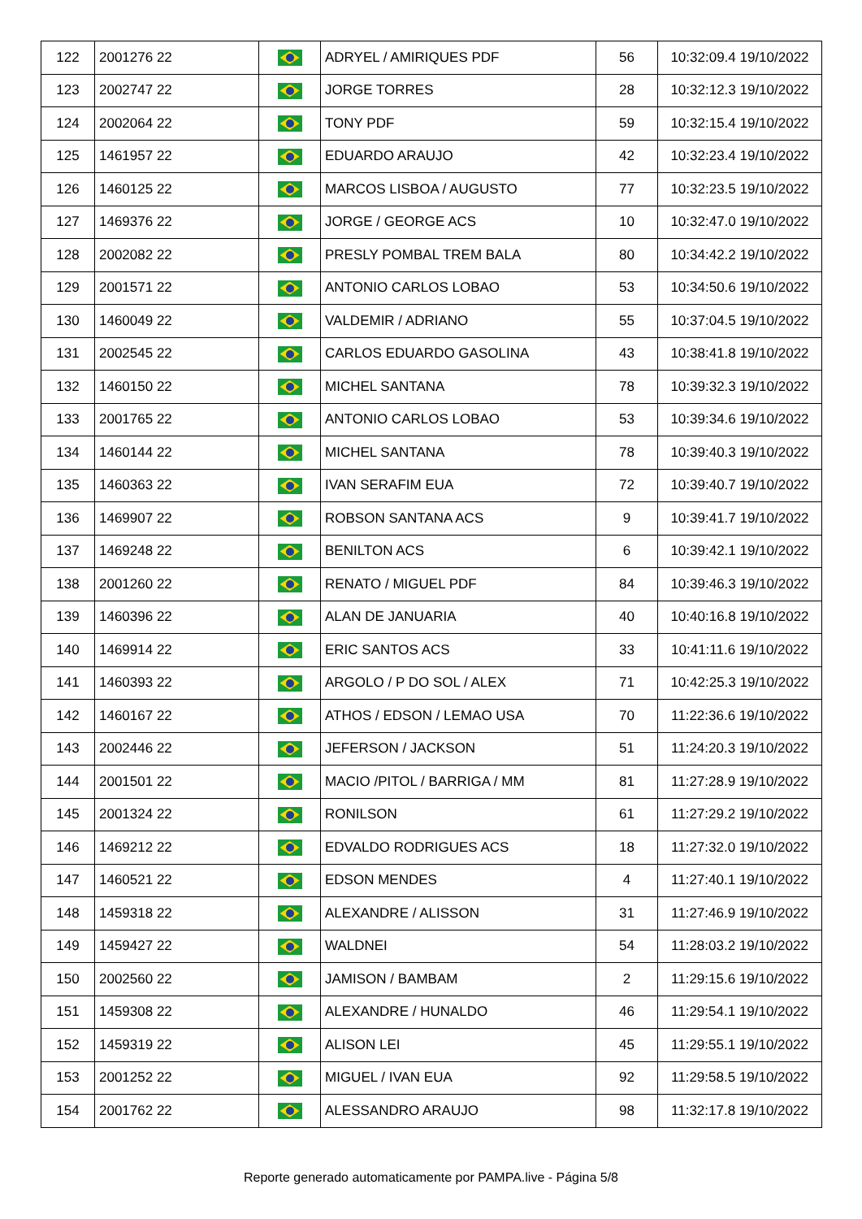| 122 | 2001276 22 | | ADRYEL / AMIRIQUES PDF | 56 | 10:32:09.4 19/10/2022 |
| 123 | 2002747 22 | | JORGE TORRES | 28 | 10:32:12.3 19/10/2022 |
| 124 | 2002064 22 | | TONY PDF | 59 | 10:32:15.4 19/10/2022 |
| 125 | 1461957 22 | | EDUARDO ARAUJO | 42 | 10:32:23.4 19/10/2022 |
| 126 | 1460125 22 | | MARCOS LISBOA / AUGUSTO | 77 | 10:32:23.5 19/10/2022 |
| 127 | 1469376 22 | | JORGE / GEORGE ACS | 10 | 10:32:47.0 19/10/2022 |
| 128 | 2002082 22 | | PRESLY POMBAL TREM BALA | 80 | 10:34:42.2 19/10/2022 |
| 129 | 2001571 22 | | ANTONIO CARLOS LOBAO | 53 | 10:34:50.6 19/10/2022 |
| 130 | 1460049 22 | | VALDEMIR / ADRIANO | 55 | 10:37:04.5 19/10/2022 |
| 131 | 2002545 22 | | CARLOS EDUARDO GASOLINA | 43 | 10:38:41.8 19/10/2022 |
| 132 | 1460150 22 | | MICHEL SANTANA | 78 | 10:39:32.3 19/10/2022 |
| 133 | 2001765 22 | | ANTONIO CARLOS LOBAO | 53 | 10:39:34.6 19/10/2022 |
| 134 | 1460144 22 | | MICHEL SANTANA | 78 | 10:39:40.3 19/10/2022 |
| 135 | 1460363 22 | | IVAN SERAFIM EUA | 72 | 10:39:40.7 19/10/2022 |
| 136 | 1469907 22 | | ROBSON SANTANA ACS | 9 | 10:39:41.7 19/10/2022 |
| 137 | 1469248 22 | | BENILTON ACS | 6 | 10:39:42.1 19/10/2022 |
| 138 | 2001260 22 | | RENATO / MIGUEL PDF | 84 | 10:39:46.3 19/10/2022 |
| 139 | 1460396 22 | | ALAN DE JANUARIA | 40 | 10:40:16.8 19/10/2022 |
| 140 | 1469914 22 | | ERIC SANTOS ACS | 33 | 10:41:11.6 19/10/2022 |
| 141 | 1460393 22 | | ARGOLO / P DO SOL / ALEX | 71 | 10:42:25.3 19/10/2022 |
| 142 | 1460167 22 | | ATHOS / EDSON / LEMAO USA | 70 | 11:22:36.6 19/10/2022 |
| 143 | 2002446 22 | | JEFERSON / JACKSON | 51 | 11:24:20.3 19/10/2022 |
| 144 | 2001501 22 | | MACIO /PITOL / BARRIGA / MM | 81 | 11:27:28.9 19/10/2022 |
| 145 | 2001324 22 | | RONILSON | 61 | 11:27:29.2 19/10/2022 |
| 146 | 1469212 22 | | EDVALDO RODRIGUES ACS | 18 | 11:27:32.0 19/10/2022 |
| 147 | 1460521 22 | | EDSON MENDES | 4 | 11:27:40.1 19/10/2022 |
| 148 | 1459318 22 | | ALEXANDRE / ALISSON | 31 | 11:27:46.9 19/10/2022 |
| 149 | 1459427 22 | | WALDNEI | 54 | 11:28:03.2 19/10/2022 |
| 150 | 2002560 22 | | JAMISON / BAMBAM | 2 | 11:29:15.6 19/10/2022 |
| 151 | 1459308 22 | | ALEXANDRE / HUNALDO | 46 | 11:29:54.1 19/10/2022 |
| 152 | 1459319 22 | | ALISON LEI | 45 | 11:29:55.1 19/10/2022 |
| 153 | 2001252 22 | | MIGUEL / IVAN EUA | 92 | 11:29:58.5 19/10/2022 |
| 154 | 2001762 22 | | ALESSANDRO ARAUJO | 98 | 11:32:17.8 19/10/2022 |
Reporte generado automaticamente por PAMPA.live - Página 5/8